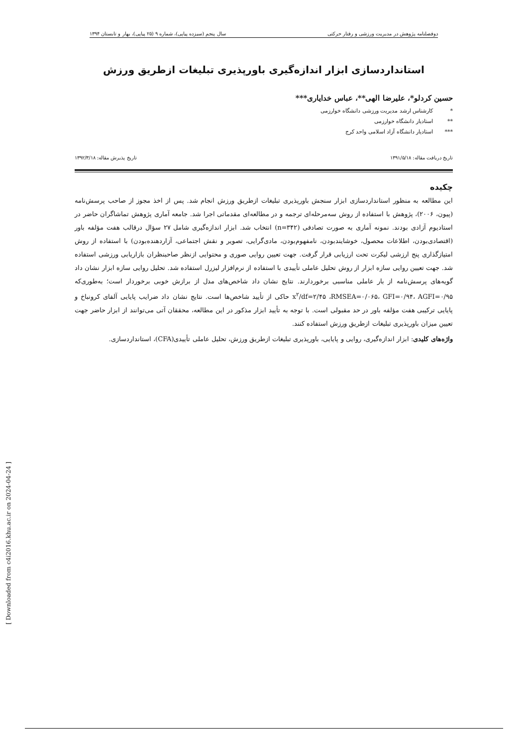دوفصلنامه پژوهش در مدیریت ورزشی و رفتار حرکتی سال پنجم (سیزده پیاپی)، شماره ۹ (۲۵ پیاپی)، بهار و تابستان ۱۳۹۴
استانداردسازی ابزار اندازه‌گیری باورپذیری تبلیغات ازطریق ورزش
حسین کردلو*، علیرضا الهی**، عباس خدایاری***
* کارشناس ارشد مدیریت ورزشی دانشگاه خوارزمی
** استادیار دانشگاه خوارزمی
*** استادیار دانشگاه آزاد اسلامی واحد کرج
تاریخ دریافت مقاله: ۱۳۹۱/۵/۱۸ تاریخ پذیرش مقاله: ۱۳۹۲/۳/۱۸
چکیده
این مطالعه به منظور استانداردسازی ابزار سنجش باورپذیری تبلیغات ازطریق ورزش انجام شد. پس از اخذ مجوز از صاحب پرسش‌نامه (پیون، ۲۰۰۶)، پژوهش با استفاده از روش سه‌مرحله‌ای ترجمه و در مطالعه‌ای مقدماتی اجرا شد. جامعه آماری پژوهش تماشاگران حاضر در استادیوم آزادی بودند. نمونه آماری به صورت تصادفی (n=۳۴۲) انتخاب شد. ابزار اندازه‌گیری شامل ۲۷ سؤال درقالب هفت مؤلفه باور (اقتصادی‌بودن، اطلاعات محصول، خوشایندبودن، نامفهوم‌بودن، مادی‌گرایی، تصویر و نقش اجتماعی، آزاردهنده‌بودن) با استفاده از روش امتیازگذاری پنج ارزشی لیکرت تحت ارزیابی قرار گرفت. جهت تعیین روایی صوری و محتوایی ازنظر صاحبنظران بازاریابی ورزشی استفاده شد. جهت تعیین روایی سازه ابزار از روش تحلیل عاملی تأییدی با استفاده از نرم‌افزار لیزرل استفاده شد. تحلیل روایی سازه ابزار نشان داد گویه‌های پرسش‌نامه از بار عاملی مناسبی برخوردارند. نتایج نشان داد شاخص‌های مدل از برازش خوبی برخوردار است؛ به‌طوری‌که x<sup>۲</sup>/df=۲/۴۵ ،RMSEA=۰/۰۶۵، GFI=۰/۹۴، AGFI=۰/۹۵ حاکی از تأیید شاخص‌ها است. نتایج نشان داد ضرایب پایایی آلفای کرونباخ و پایایی ترکیبی هفت مؤلفه باور در حد مقبولی است. با توجه به تأیید ابزار مذکور در این مطالعه، محققان آتی می‌توانند از ابزار حاضر جهت تعیین میزان باورپذیری تبلیغات ازطریق ورزش استفاده کنند.
واژه‌های کلیدی: ابزار اندازه‌گیری، روایی و پایایی، باورپذیری تبلیغات ازطریق ورزش، تحلیل عاملی تأییدی(CFA)، استانداردسازی.
[ Downloaded from c4i2016.khu.ac.ir on 2024-04-24 ]